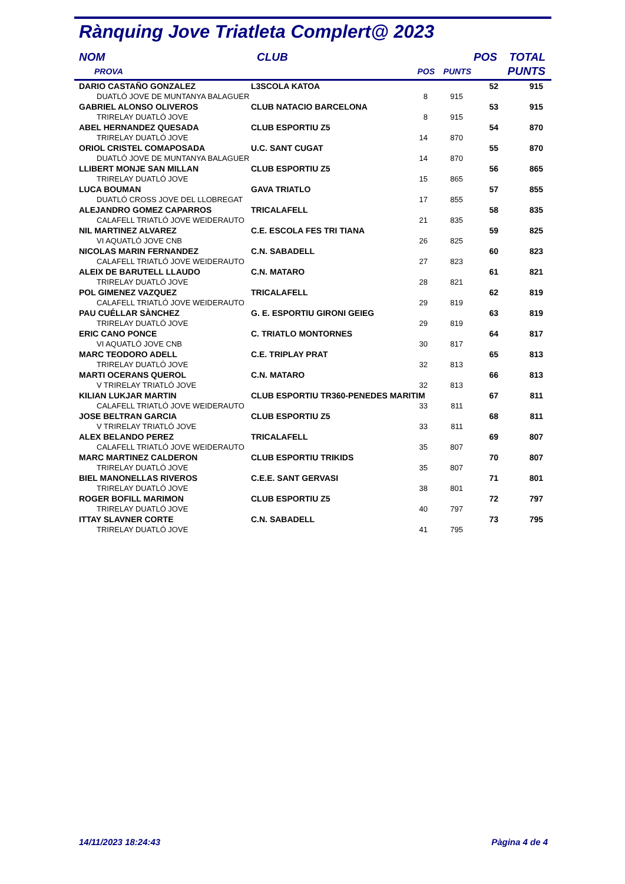Rànquing Jove Triatleta Complert@ 2023
| NOM | CLUB | | | POS | TOTAL |
| --- | --- | --- | --- | --- | --- |
| PROVA | | POS | PUNTS | | PUNTS |
| DARIO CASTAÑO GONZALEZ | L3SCOLA KATOA | | | 52 | 915 |
| DUATLÓ JOVE DE MUNTANYA BALAGUER | | 8 | 915 | | |
| GABRIEL ALONSO OLIVEROS | CLUB NATACIO BARCELONA | | | 53 | 915 |
| TRIRELAY DUATLÓ JOVE | | 8 | 915 | | |
| ABEL HERNANDEZ QUESADA | CLUB ESPORTIU Z5 | | | 54 | 870 |
| TRIRELAY DUATLÓ JOVE | | 14 | 870 | | |
| ORIOL CRISTEL COMAPOSADA | U.C. SANT CUGAT | | | 55 | 870 |
| DUATLÓ JOVE DE MUNTANYA BALAGUER | | 14 | 870 | | |
| LLIBERT MONJE SAN MILLAN | CLUB ESPORTIU Z5 | | | 56 | 865 |
| TRIRELAY DUATLÓ JOVE | | 15 | 865 | | |
| LUCA BOUMAN | GAVA TRIATLO | | | 57 | 855 |
| DUATLÓ CROSS JOVE DEL LLOBREGAT | | 17 | 855 | | |
| ALEJANDRO GOMEZ CAPARROS | TRICALAFELL | | | 58 | 835 |
| CALAFELL TRIATLÓ JOVE WEIDERAUTO | | 21 | 835 | | |
| NIL MARTINEZ ALVAREZ | C.E. ESCOLA FES TRI TIANA | | | 59 | 825 |
| VI AQUATLÓ JOVE CNB | | 26 | 825 | | |
| NICOLAS MARIN FERNANDEZ | C.N. SABADELL | | | 60 | 823 |
| CALAFELL TRIATLÓ JOVE WEIDERAUTO | | 27 | 823 | | |
| ALEIX DE BARUTELL LLAUDO | C.N. MATARO | | | 61 | 821 |
| TRIRELAY DUATLÓ JOVE | | 28 | 821 | | |
| POL GIMENEZ VAZQUEZ | TRICALAFELL | | | 62 | 819 |
| CALAFELL TRIATLÓ JOVE WEIDERAUTO | | 29 | 819 | | |
| PAU CUÉLLAR SÀNCHEZ | G. E. ESPORTIU GIRONI GEIEG | | | 63 | 819 |
| TRIRELAY DUATLÓ JOVE | | 29 | 819 | | |
| ERIC CANO PONCE | C. TRIATLO MONTORNES | | | 64 | 817 |
| VI AQUATLÓ JOVE CNB | | 30 | 817 | | |
| MARC TEODORO ADELL | C.E. TRIPLAY PRAT | | | 65 | 813 |
| TRIRELAY DUATLÓ JOVE | | 32 | 813 | | |
| MARTI OCERANS QUEROL | C.N. MATARO | | | 66 | 813 |
| V TRIRELAY TRIATLÓ JOVE | | 32 | 813 | | |
| KILIAN LUKJAR MARTIN | CLUB ESPORTIU TR360-PENEDES MARITIM | | | 67 | 811 |
| CALAFELL TRIATLÓ JOVE WEIDERAUTO | | 33 | 811 | | |
| JOSE BELTRAN GARCIA | CLUB ESPORTIU Z5 | | | 68 | 811 |
| V TRIRELAY TRIATLÓ JOVE | | 33 | 811 | | |
| ALEX BELANDO PEREZ | TRICALAFELL | | | 69 | 807 |
| CALAFELL TRIATLÓ JOVE WEIDERAUTO | | 35 | 807 | | |
| MARC MARTINEZ CALDERON | CLUB ESPORTIU TRIKIDS | | | 70 | 807 |
| TRIRELAY DUATLÓ JOVE | | 35 | 807 | | |
| BIEL MANONELLAS RIVEROS | C.E.E. SANT GERVASI | | | 71 | 801 |
| TRIRELAY DUATLÓ JOVE | | 38 | 801 | | |
| ROGER BOFILL MARIMON | CLUB ESPORTIU Z5 | | | 72 | 797 |
| TRIRELAY DUATLÓ JOVE | | 40 | 797 | | |
| ITTAY SLAVNER CORTE | C.N. SABADELL | | | 73 | 795 |
| TRIRELAY DUATLÓ JOVE | | 41 | 795 | | |
14/11/2023 18:24:43 Pàgina 4 de 4